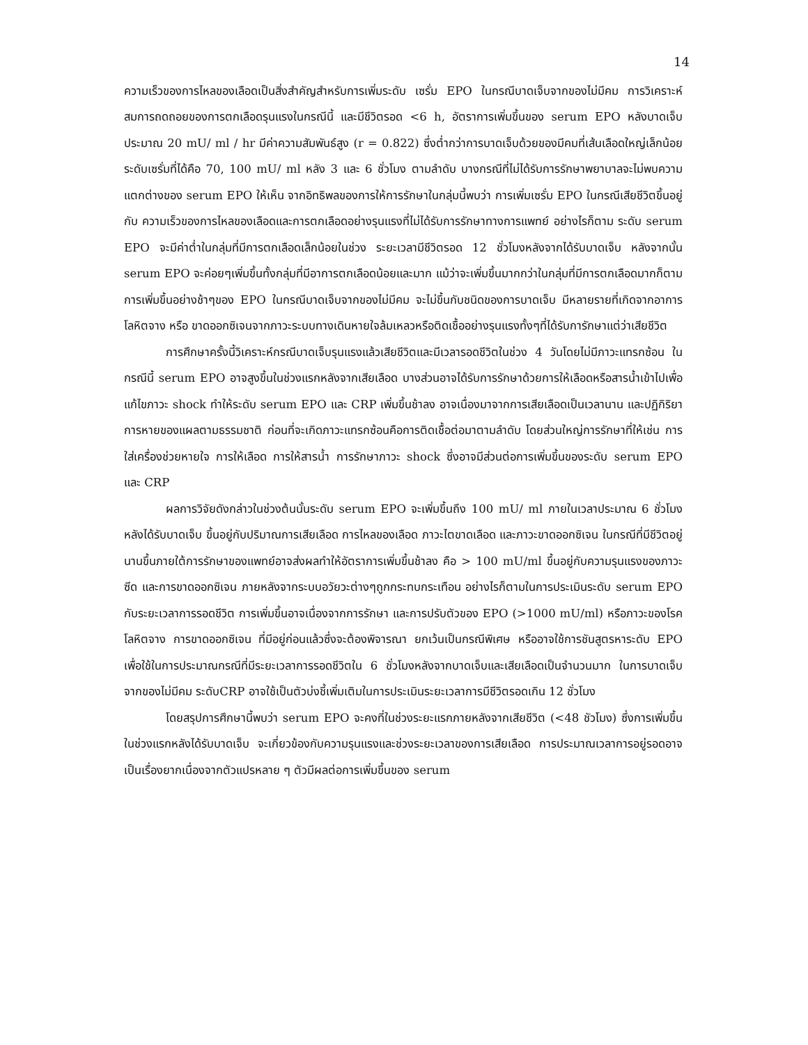14
ความเร็วของการไหลของเลือดเป็นสิ่งสำคัญสำหรับการเพิ่มระดับ เซรั่ม EPO ในกรณีบาดเจ็บจากของไม่มีคม การวิเคราะห์สมการถดถอยของการตกเลือดรุนแรงในกรณีนี้ และมีชีวิตรอด <6 h, อัตราการเพิ่มขึ้นของ serum EPO หลังบาดเจ็บประมาณ 20 mU/ ml / hr มีค่าความสัมพันธ์สูง (r = 0.822) ซึ่งต่ำกว่าการบาดเจ็บด้วยของมีคมที่เส้นเลือดใหญ่เล็กน้อย ระดับเซรั่มที่ได้คือ 70, 100 mU/ ml หลัง 3 และ 6 ชั่วโมง ตามลำดับ บางกรณีที่ไม่ได้รับการรักษาพยาบาลจะไม่พบความแตกต่างของ serum EPO ให้เห็น จากอิทธิพลของการให้การรักษาในกลุ่มนี้พบว่า การเพิ่มเซรั่ม EPO ในกรณีเสียชีวิตขึ้นอยู่กับ ความเร็วของการไหลของเลือดและการตกเลือดอย่างรุนแรงที่ไม่ได้รับการรักษาทางการแพทย์ อย่างไรก็ตาม ระดับ serum EPO จะมีค่าต่ำในกลุ่มที่มีการตกเลือดเล็กน้อยในช่วง ระยะเวลามีชีวิตรอด 12 ชั่วโมงหลังจากได้รับบาดเจ็บ หลังจากนั้น serum EPO จะค่อยๆเพิ่มขึ้นทั้งกลุ่มที่มีอาการตกเลือดน้อยและมาก แม้ว่าจะเพิ่มขึ้นมากกว่าในกลุ่มที่มีการตกเลือดมากก็ตาม การเพิ่มขึ้นอย่างช้าๆของ EPO ในกรณีบาดเจ็บจากของไม่มีคม จะไม่ขึ้นกับชนิดของการบาดเจ็บ มีหลายรายที่เกิดจากอาการ โลหิตจาง หรือ ขาดออกซิเจนจากภาวะระบบทางเดินหายใจล้มเหลวหรือติดเชื้ออย่างรุนแรงทั้งๆที่ได้รับการักษาแต่ว่าเสียชีวิต
การศึกษาครั้งนี้วิเคราะห์กรณีบาดเจ็บรุนแรงแล้วเสียชีวิตและมีเวลารอดชีวิตในช่วง 4 วันโดยไม่มีภาวะแทรกซ้อน ในกรณีนี้ serum EPO อาจสูงขึ้นในช่วงแรกหลังจากเสียเลือด บางส่วนอาจได้รับการรักษาด้วยการให้เลือดหรือสารน้ำเข้าไปเพื่อแก้ไขภาวะ shock ทำให้ระดับ serum EPO และ CRP เพิ่มขึ้นช้าลง อาจเนื่องมาจากการเสียเลือดเป็นเวลานาน และปฏิกิริยาการหายของแผลตามธรรมชาติ ก่อนที่จะเกิดภาวะแทรกซ้อนคือการติดเชื้อต่อมาตามลำดับ โดยส่วนใหญ่การรักษาที่ให้เช่น การใส่เครื่องช่วยหายใจ การให้เลือด การให้สารน้ำ การรักษาภาวะ shock ซึ่งอาจมีส่วนต่อการเพิ่มขึ้นของระดับ serum EPO และ CRP
ผลการวิจัยดังกล่าวในช่วงต้นนั้นระดับ serum EPO จะเพิ่มขึ้นถึง 100 mU/ ml ภายในเวลาประมาณ 6 ชั่วโมงหลังได้รับบาดเจ็บ ขึ้นอยู่กับปริมาณการเสียเลือด การไหลของเลือด ภาวะไตขาดเลือด และภาวะขาดออกซิเจน ในกรณีที่มีชีวิตอยู่นานขึ้นภายใต้การรักษาของแพทย์อาจส่งผลทำให้อัตราการเพิ่มขึ้นช้าลง คือ > 100 mU/ml ขึ้นอยู่กับความรุนแรงของภาวะซีด และการขาดออกซิเจน ภายหลังจากระบบอวัยวะต่างๆถูกกระทบกระเทือน อย่างไรก็ตามในการประเมินระดับ serum EPO กับระยะเวลาการรอดชีวิต การเพิ่มขึ้นอาจเนื่องจากการรักษา และการปรับตัวของ EPO (>1000 mU/ml) หรือภาวะของโรคโลหิตจาง การขาดออกซิเจน ที่มีอยู่ก่อนแล้วซึ่งจะต้องพิจารณา ยกเว้นเป็นกรณีพิเศษ หรืออาจใช้การชันสูตรหาระดับ EPO เพื่อใช้ในการประมาณกรณีที่มีระยะเวลาการรอดชีวิตใน 6 ชั่วโมงหลังจากบาดเจ็บและเสียเลือดเป็นจำนวนมาก ในการบาดเจ็บจากของไม่มีคม ระดับCRP อาจใช้เป็นตัวบ่งชี้เพิ่มเติมในการประเมินระยะเวลาการมีชีวิตรอดเกิน 12 ชั่วโมง
โดยสรุปการศึกษานี้พบว่า serum EPO จะคงที่ในช่วงระยะแรกภายหลังจากเสียชีวิต (<48 ชัวโมง) ซึ่งการเพิ่มขึ้นในช่วงแรกหลังได้รับบาดเจ็บ จะเกี่ยวข้องกับความรุนแรงและช่วงระยะเวลาของการเสียเลือด การประมาณเวลาการอยู่รอดอาจเป็นเรื่องยากเนื่องจากตัวแปรหลาย ๆ ตัวมีผลต่อการเพิ่มขึ้นของ serum